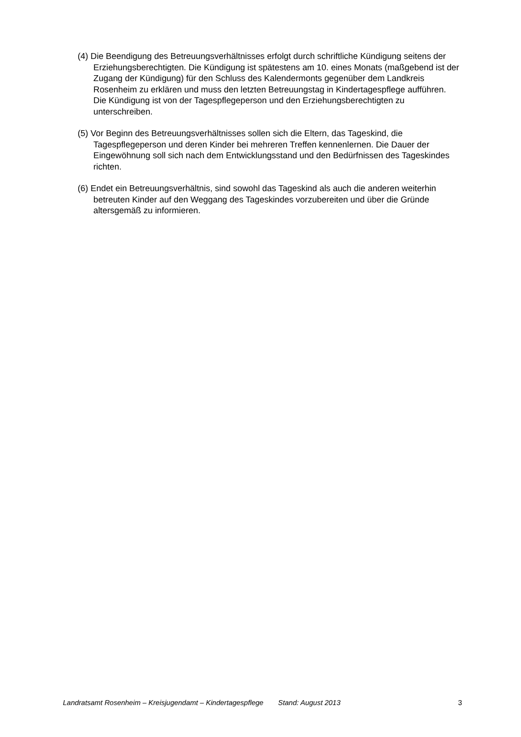(4) Die Beendigung des Betreuungsverhältnisses erfolgt durch schriftliche Kündigung seitens der Erziehungsberechtigten. Die Kündigung ist spätestens am 10. eines Monats (maßgebend ist der Zugang der Kündigung) für den Schluss des Kalendermonts gegenüber dem Landkreis Rosenheim zu erklären und muss den letzten Betreuungstag in Kindertagespflege aufführen. Die Kündigung ist von der Tagespflegeperson und den Erziehungsberechtigten zu unterschreiben.
(5) Vor Beginn des Betreuungsverhältnisses sollen sich die Eltern, das Tageskind, die Tagespflegeperson und deren Kinder bei mehreren Treffen kennenlernen. Die Dauer der Eingewöhnung soll sich nach dem Entwicklungsstand und den Bedürfnissen des Tageskindes richten.
(6) Endet ein Betreuungsverhältnis, sind sowohl das Tageskind als auch die anderen weiterhin betreuten Kinder auf den Weggang des Tageskindes vorzubereiten und über die Gründe altersgemäß zu informieren.
Landratsamt Rosenheim – Kreisjugendamt – Kindertagespflege Stand: August 2013 3